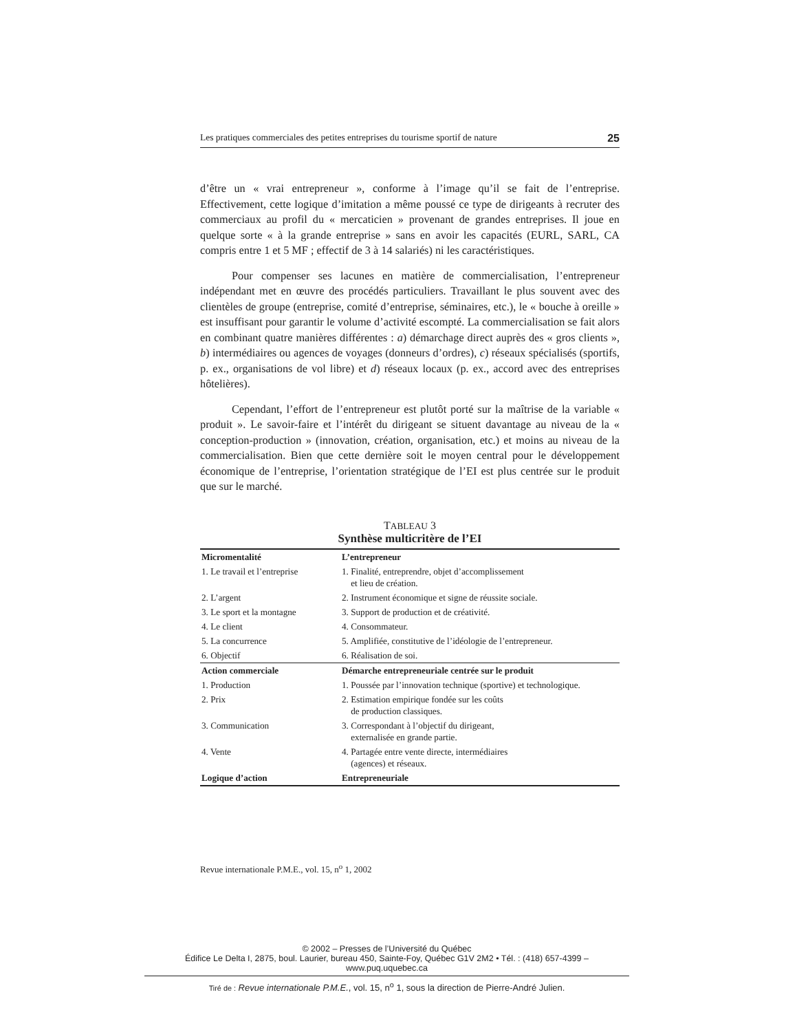Les pratiques commerciales des petites entreprises du tourisme sportif de nature 25
d’être un « vrai entrepreneur », conforme à l’image qu’il se fait de l’entreprise. Effectivement, cette logique d’imitation a même poussé ce type de dirigeants à recruter des commerciaux au profil du « mercaticien » provenant de grandes entreprises. Il joue en quelque sorte « à la grande entreprise » sans en avoir les capacités (EURL, SARL, CA compris entre 1 et 5 MF ; effectif de 3 à 14 salariés) ni les caractéristiques.
Pour compenser ses lacunes en matière de commercialisation, l’entrepreneur indépendant met en œuvre des procédés particuliers. Travaillant le plus souvent avec des clientèles de groupe (entreprise, comité d’entreprise, séminaires, etc.), le « bouche à oreille » est insuffisant pour garantir le volume d’activité escompté. La commercialisation se fait alors en combinant quatre manières différentes : a) démarchage direct auprès des « gros clients », b) intermédiaires ou agences de voyages (donneurs d’ordres), c) réseaux spécialisés (sportifs, p. ex., organisations de vol libre) et d) réseaux locaux (p. ex., accord avec des entreprises hôtelières).
Cependant, l’effort de l’entrepreneur est plutôt porté sur la maîtrise de la variable « produit ». Le savoir-faire et l’intérêt du dirigeant se situent davantage au niveau de la « conception-production » (innovation, création, organisation, etc.) et moins au niveau de la commercialisation. Bien que cette dernière soit le moyen central pour le développement économique de l’entreprise, l’orientation stratégique de l’EI est plus centrée sur le produit que sur le marché.
TABLEAU 3
Synthèse multicritère de l’EI
| Micromentalité | L’entrepreneur |
| 1. Le travail et l’entreprise | 1. Finalité, entreprendre, objet d’accomplissement et lieu de création. |
| 2. L’argent | 2. Instrument économique et signe de réussite sociale. |
| 3. Le sport et la montagne | 3. Support de production et de créativité. |
| 4. Le client | 4. Consommateur. |
| 5. La concurrence | 5. Amplifiée, constitutive de l’idéologie de l’entrepreneur. |
| 6. Objectif | 6. Réalisation de soi. |
| Action commerciale | Démarche entrepreneuriale centrée sur le produit |
| 1. Production | 1. Poussée par l’innovation technique (sportive) et technologique. |
| 2. Prix | 2. Estimation empirique fondée sur les coûts de production classiques. |
| 3. Communication | 3. Correspondant à l’objectif du dirigeant, externalisée en grande partie. |
| 4. Vente | 4. Partagée entre vente directe, intermédiaires (agences) et réseaux. |
| Logique d’action | Entrepreneuriale |
Revue internationale P.M.E., vol. 15, n<sup>o</sup> 1, 2002
© 2002 – Presses de l’Université du Québec
Édifice Le Delta I, 2875, boul. Laurier, bureau 450, Sainte-Foy, Québec G1V 2M2 • Tél. : (418) 657-4399 – www.puq.uquebec.ca
Tiré de : Revue internationale P.M.E., vol. 15, n<sup>o</sup> 1, sous la direction de Pierre-André Julien.